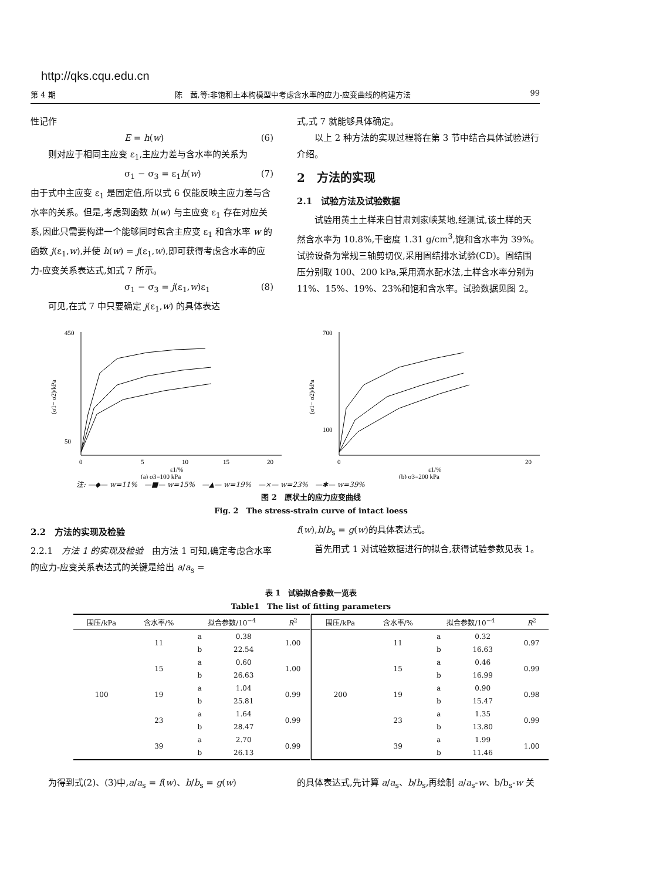http://qks.cqu.edu.cn
第 4 期 陈　茜,等:非饱和土本构模型中考虑含水率的应力-应变曲线的构建方法 99
性记作
E = h(w) (6)
则对应于相同主应变 ε<sub>1</sub>,主应力差与含水率的关系为
σ<sub>1</sub> − σ<sub>3</sub> = ε<sub>1</sub>h(w) (7)
由于式中主应变 ε<sub>1</sub> 是固定值,所以式 6 仅能反映主应力差与含水率的关系。但是,考虑到函数 h(w) 与主应变 ε<sub>1</sub> 存在对应关系,因此只需要构建一个能够同时包含主应变 ε<sub>1</sub> 和含水率 w 的函数 j(ε<sub>1</sub>,w),并使 h(w) = j(ε<sub>1</sub>,w),即可获得考虑含水率的应力-应变关系表达式,如式 7 所示。
σ<sub>1</sub> − σ<sub>3</sub> = j(ε<sub>1</sub>,w)ε<sub>1</sub> (8)
可见,在式 7 中只要确定 j(ε<sub>1</sub>,w) 的具体表达
式,式 7 就能够具体确定。
以上 2 种方法的实现过程将在第 3 节中结合具体试验进行介绍。
2　方法的实现
2.1　试验方法及试验数据
试验用黄土土样来自甘肃刘家峡某地,经测试,该土样的天然含水率为 10.8%,干密度 1.31 g/cm<sup>3</sup>,饱和含水率为 39%。试验设备为常规三轴剪切仪,采用固结排水试验(CD)。固结围压分别取 100、200 kPa,采用滴水配水法,土样含水率分别为 11%、15%、19%、23%和饱和含水率。试验数据见图 2。
450
50
0
5
10
15
20
ε1/%
(a) σ3=100 kPa
(σ1− σ2)/kPa
700
100
0
20
ε1/%
(b) σ3=200 kPa
(σ1− σ2)/kPa
注: —◆— w=11%　—■— w=15%　—▲— w=19%　—×— w=23%　—✱— w=39%
图 2　原状土的应力应变曲线
Fig. 2　The stress-strain curve of intact loess
2.2　方法的实现及检验
2.2.1　方法 1 的实现及检验　由方法 1 可知,确定考虑含水率的应力-应变关系表达式的关键是给出 a/a<sub>s</sub> =
f(w),b/b<sub>s</sub> = g(w)的具体表达式。
首先用式 1 对试验数据进行的拟合,获得试验参数见表 1。
表 1　试验拟合参数一览表
Table1　The list of fitting parameters
| 围压/kPa | 含水率/% | 拟合参数/10<sup>−4</sup> | | R<sup>2</sup> | 围压/kPa | 含水率/% | 拟合参数/10<sup>−4</sup> | | R<sup>2</sup> |
| --- | --- | --- | --- | --- | --- | --- | --- | --- | --- |
| 100 | 11 | a | 0.38 | 1.00 | 200 | 11 | a | 0.32 | 0.97 |
| | | b | 22.54 | | | | b | 16.63 | |
| | 15 | a | 0.60 | 1.00 | | 15 | a | 0.46 | 0.99 |
| | | b | 26.63 | | | | b | 16.99 | |
| | 19 | a | 1.04 | 0.99 | | 19 | a | 0.90 | 0.98 |
| | | b | 25.81 | | | | b | 15.47 | |
| | 23 | a | 1.64 | 0.99 | | 23 | a | 1.35 | 0.99 |
| | | b | 28.47 | | | | b | 13.80 | |
| | 39 | a | 2.70 | 0.99 | | 39 | a | 1.99 | 1.00 |
| | | b | 26.13 | | | | b | 11.46 | |
为得到式(2)、(3)中,a/a<sub>s</sub> = f(w)、b/b<sub>s</sub> = g(w)
的具体表达式,先计算 a/a<sub>s</sub>、b/b<sub>s</sub>,再绘制 a/a<sub>s</sub>-w、b/b<sub>s</sub>-w 关